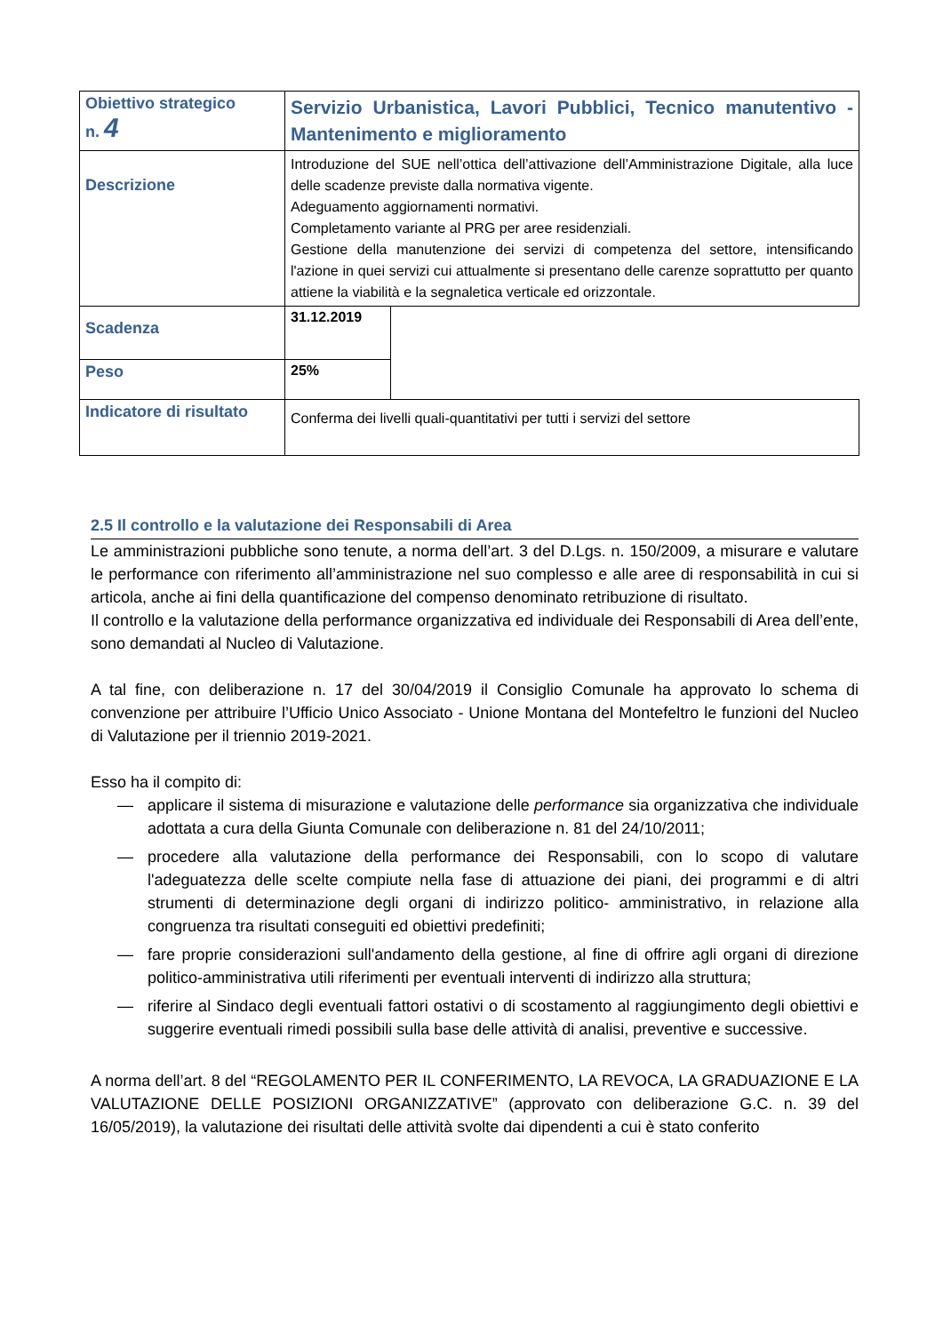| Obiettivo strategico n. 4 | Servizio Urbanistica, Lavori Pubblici, Tecnico manutentivo - Mantenimento e miglioramento | |
| Descrizione | Introduzione del SUE nell’ottica dell’attivazione dell’Amministrazione Digitale, alla luce delle scadenze previste dalla normativa vigente. Adeguamento aggiornamenti normativi. Completamento variante al PRG per aree residenziali. Gestione della manutenzione dei servizi di competenza del settore, intensificando l'azione in quei servizi cui attualmente si presentano delle carenze soprattutto per quanto attiene la viabilità e la segnaletica verticale ed orizzontale. | |
| Scadenza | 31.12.2019 | |
| Peso | 25% | |
| Indicatore di risultato | Conferma dei livelli quali-quantitativi per tutti i servizi del settore | |
2.5 Il controllo e la valutazione dei Responsabili di Area
Le amministrazioni pubbliche sono tenute, a norma dell’art. 3 del D.Lgs. n. 150/2009, a misurare e valutare le performance con riferimento all’amministrazione nel suo complesso e alle aree di responsabilità in cui si articola, anche ai fini della quantificazione del compenso denominato retribuzione di risultato.
Il controllo e la valutazione della performance organizzativa ed individuale dei Responsabili di Area dell’ente, sono demandati al Nucleo di Valutazione.
A tal fine, con deliberazione n. 17 del 30/04/2019 il Consiglio Comunale ha approvato lo schema di convenzione per attribuire l’Ufficio Unico Associato - Unione Montana del Montefeltro le funzioni del Nucleo di Valutazione per il triennio 2019-2021.
Esso ha il compito di:
— applicare il sistema di misurazione e valutazione delle performance sia organizzativa che individuale adottata a cura della Giunta Comunale con deliberazione n. 81 del 24/10/2011;
— procedere alla valutazione della performance dei Responsabili, con lo scopo di valutare l'adeguatezza delle scelte compiute nella fase di attuazione dei piani, dei programmi e di altri strumenti di determinazione degli organi di indirizzo politico- amministrativo, in relazione alla congruenza tra risultati conseguiti ed obiettivi predefiniti;
— fare proprie considerazioni sull'andamento della gestione, al fine di offrire agli organi di direzione politico-amministrativa utili riferimenti per eventuali interventi di indirizzo alla struttura;
— riferire al Sindaco degli eventuali fattori ostativi o di scostamento al raggiungimento degli obiettivi e suggerire eventuali rimedi possibili sulla base delle attività di analisi, preventive e successive.
A norma dell’art. 8 del “REGOLAMENTO PER IL CONFERIMENTO, LA REVOCA, LA GRADUAZIONE E LA VALUTAZIONE DELLE POSIZIONI ORGANIZZATIVE” (approvato con deliberazione G.C. n. 39 del 16/05/2019), la valutazione dei risultati delle attività svolte dai dipendenti a cui è stato conferito